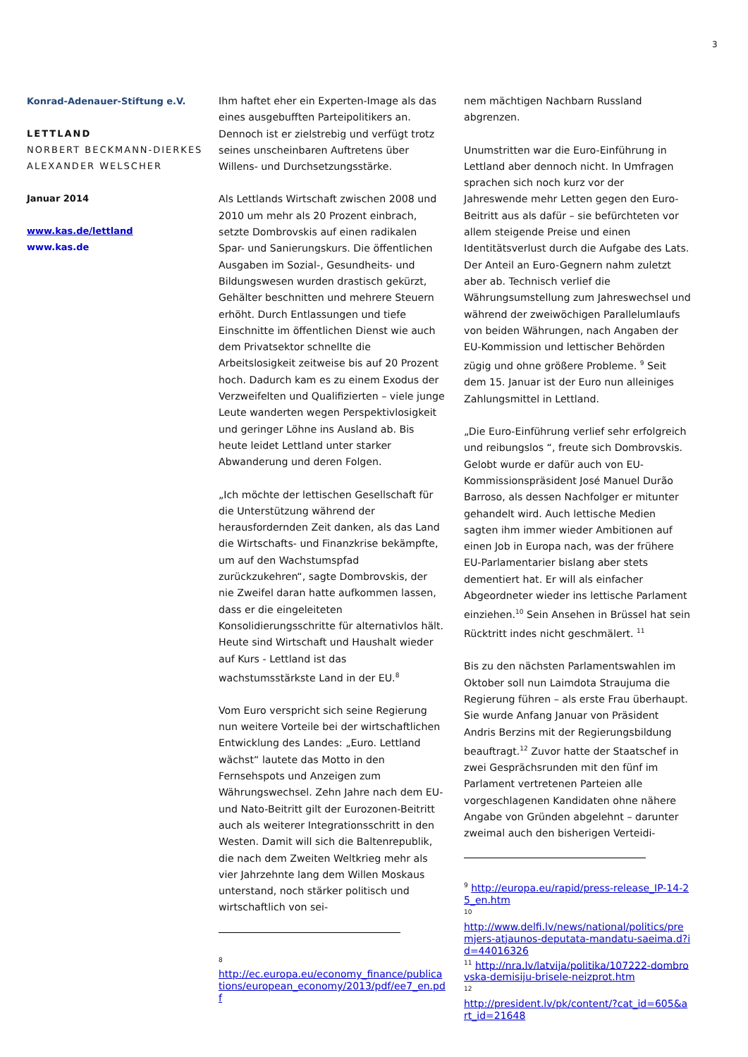3
Konrad-Adenauer-Stiftung e.V.
LETTLAND
NORBERT BECKMANN-DIERKES
ALEXANDER WELSCHER
Januar 2014
www.kas.de/lettland
www.kas.de
Ihm haftet eher ein Experten-Image als das eines ausgebufften Parteipolitikers an. Dennoch ist er zielstrebig und verfügt trotz seines unscheinbaren Auftretens über Willens- und Durchsetzungsstärke.
Als Lettlands Wirtschaft zwischen 2008 und 2010 um mehr als 20 Prozent einbrach, setzte Dombrovskis auf einen radikalen Spar- und Sanierungskurs. Die öffentlichen Ausgaben im Sozial-, Gesundheits- und Bildungswesen wurden drastisch gekürzt, Gehälter beschnitten und mehrere Steuern erhöht. Durch Entlassungen und tiefe Einschnitte im öffentlichen Dienst wie auch dem Privatsektor schnellte die Arbeitslosigkeit zeitweise bis auf 20 Prozent hoch. Dadurch kam es zu einem Exodus der Verzweifelten und Qualifizierten – viele junge Leute wanderten wegen Perspektivlosigkeit und geringer Löhne ins Ausland ab. Bis heute leidet Lettland unter starker Abwanderung und deren Folgen.
„Ich möchte der lettischen Gesellschaft für die Unterstützung während der herausfordernden Zeit danken, als das Land die Wirtschafts- und Finanzkrise bekämpfte, um auf den Wachstumspfad zurückzukehren“, sagte Dombrovskis, der nie Zweifel daran hatte aufkommen lassen, dass er die eingeleiteten Konsolidierungsschritte für alternativlos hält. Heute sind Wirtschaft und Haushalt wieder auf Kurs - Lettland ist das wachstumsstärkste Land in der EU.<sup>8</sup>
Vom Euro verspricht sich seine Regierung nun weitere Vorteile bei der wirtschaftlichen Entwicklung des Landes: „Euro. Lettland wächst“ lautete das Motto in den Fernsehspots und Anzeigen zum Währungswechsel. Zehn Jahre nach dem EU- und Nato-Beitritt gilt der Eurozonen-Beitritt auch als weiterer Integrationsschritt in den Westen. Damit will sich die Baltenrepublik, die nach dem Zweiten Weltkrieg mehr als vier Jahrzehnte lang dem Willen Moskaus unterstand, noch stärker politisch und wirtschaftlich von sei-
<sup>8</sup>
http://ec.europa.eu/economy_finance/publications/european_economy/2013/pdf/ee7_en.pdf
nem mächtigen Nachbarn Russland abgrenzen.
Unumstritten war die Euro-Einführung in Lettland aber dennoch nicht. In Umfragen sprachen sich noch kurz vor der Jahreswende mehr Letten gegen den Euro-Beitritt aus als dafür – sie befürchteten vor allem steigende Preise und einen Identitätsverlust durch die Aufgabe des Lats. Der Anteil an Euro-Gegnern nahm zuletzt aber ab. Technisch verlief die Währungsumstellung zum Jahreswechsel und während der zweiwöchigen Parallelumlaufs von beiden Währungen, nach Angaben der EU-Kommission und lettischer Behörden zügig und ohne größere Probleme. <sup>9</sup> Seit dem 15. Januar ist der Euro nun alleiniges Zahlungsmittel in Lettland.
„Die Euro-Einführung verlief sehr erfolgreich und reibungslos “, freute sich Dombrovskis. Gelobt wurde er dafür auch von EU-Kommissionspräsident José Manuel Durão Barroso, als dessen Nachfolger er mitunter gehandelt wird. Auch lettische Medien sagten ihm immer wieder Ambitionen auf einen Job in Europa nach, was der frühere EU-Parlamentarier bislang aber stets dementiert hat. Er will als einfacher Abgeordneter wieder ins lettische Parlament einziehen.<sup>10</sup> Sein Ansehen in Brüssel hat sein Rücktritt indes nicht geschmälert. <sup>11</sup>
Bis zu den nächsten Parlamentswahlen im Oktober soll nun Laimdota Straujuma die Regierung führen – als erste Frau überhaupt. Sie wurde Anfang Januar von Präsident Andris Berzins mit der Regierungsbildung beauftragt.<sup>12</sup> Zuvor hatte der Staatschef in zwei Gesprächsrunden mit den fünf im Parlament vertretenen Parteien alle vorgeschlagenen Kandidaten ohne nähere Angabe von Gründen abgelehnt – darunter zweimal auch den bisherigen Verteidi-
<sup>9</sup> http://europa.eu/rapid/press-release_IP-14-25_en.htm
<sup>10</sup>
http://www.delfi.lv/news/national/politics/premjers-atjaunos-deputata-mandatu-saeima.d?id=44016326
<sup>11</sup> http://nra.lv/latvija/politika/107222-dombrovska-demisiju-brisele-neizprot.htm
<sup>12</sup>
http://president.lv/pk/content/?cat_id=605&art_id=21648